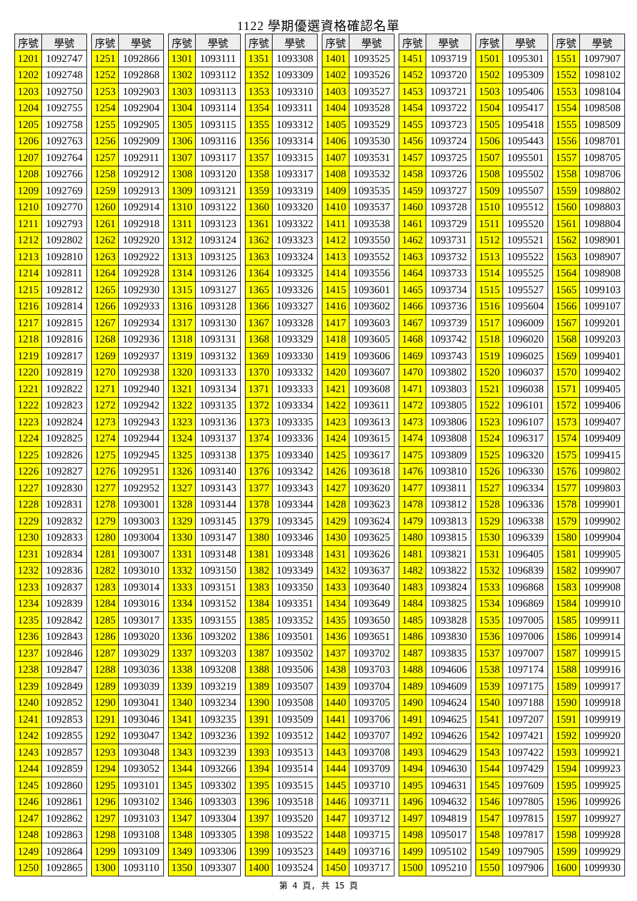1122 學期優選資格確認名單
| 序號 | 學號 |
| --- | --- |
| 1201 | 1092747 |
| 1202 | 1092748 |
| 1203 | 1092750 |
| 1204 | 1092755 |
| 1205 | 1092758 |
| 1206 | 1092763 |
| 1207 | 1092764 |
| 1208 | 1092766 |
| 1209 | 1092769 |
| 1210 | 1092770 |
| 1211 | 1092793 |
| 1212 | 1092802 |
| 1213 | 1092810 |
| 1214 | 1092811 |
| 1215 | 1092812 |
| 1216 | 1092814 |
| 1217 | 1092815 |
| 1218 | 1092816 |
| 1219 | 1092817 |
| 1220 | 1092819 |
| 1221 | 1092822 |
| 1222 | 1092823 |
| 1223 | 1092824 |
| 1224 | 1092825 |
| 1225 | 1092826 |
| 1226 | 1092827 |
| 1227 | 1092830 |
| 1228 | 1092831 |
| 1229 | 1092832 |
| 1230 | 1092833 |
| 1231 | 1092834 |
| 1232 | 1092836 |
| 1233 | 1092837 |
| 1234 | 1092839 |
| 1235 | 1092842 |
| 1236 | 1092843 |
| 1237 | 1092846 |
| 1238 | 1092847 |
| 1239 | 1092849 |
| 1240 | 1092852 |
| 1241 | 1092853 |
| 1242 | 1092855 |
| 1243 | 1092857 |
| 1244 | 1092859 |
| 1245 | 1092860 |
| 1246 | 1092861 |
| 1247 | 1092862 |
| 1248 | 1092863 |
| 1249 | 1092864 |
| 1250 | 1092865 |
| 序號 | 學號 |
| --- | --- |
| 1251 | 1092866 |
| 1252 | 1092868 |
| 1253 | 1092903 |
| 1254 | 1092904 |
| 1255 | 1092905 |
| 1256 | 1092909 |
| 1257 | 1092911 |
| 1258 | 1092912 |
| 1259 | 1092913 |
| 1260 | 1092914 |
| 1261 | 1092918 |
| 1262 | 1092920 |
| 1263 | 1092922 |
| 1264 | 1092928 |
| 1265 | 1092930 |
| 1266 | 1092933 |
| 1267 | 1092934 |
| 1268 | 1092936 |
| 1269 | 1092937 |
| 1270 | 1092938 |
| 1271 | 1092940 |
| 1272 | 1092942 |
| 1273 | 1092943 |
| 1274 | 1092944 |
| 1275 | 1092945 |
| 1276 | 1092951 |
| 1277 | 1092952 |
| 1278 | 1093001 |
| 1279 | 1093003 |
| 1280 | 1093004 |
| 1281 | 1093007 |
| 1282 | 1093010 |
| 1283 | 1093014 |
| 1284 | 1093016 |
| 1285 | 1093017 |
| 1286 | 1093020 |
| 1287 | 1093029 |
| 1288 | 1093036 |
| 1289 | 1093039 |
| 1290 | 1093041 |
| 1291 | 1093046 |
| 1292 | 1093047 |
| 1293 | 1093048 |
| 1294 | 1093052 |
| 1295 | 1093101 |
| 1296 | 1093102 |
| 1297 | 1093103 |
| 1298 | 1093108 |
| 1299 | 1093109 |
| 1300 | 1093110 |
| 序號 | 學號 |
| --- | --- |
| 1301 | 1093111 |
| 1302 | 1093112 |
| 1303 | 1093113 |
| 1304 | 1093114 |
| 1305 | 1093115 |
| 1306 | 1093116 |
| 1307 | 1093117 |
| 1308 | 1093120 |
| 1309 | 1093121 |
| 1310 | 1093122 |
| 1311 | 1093123 |
| 1312 | 1093124 |
| 1313 | 1093125 |
| 1314 | 1093126 |
| 1315 | 1093127 |
| 1316 | 1093128 |
| 1317 | 1093130 |
| 1318 | 1093131 |
| 1319 | 1093132 |
| 1320 | 1093133 |
| 1321 | 1093134 |
| 1322 | 1093135 |
| 1323 | 1093136 |
| 1324 | 1093137 |
| 1325 | 1093138 |
| 1326 | 1093140 |
| 1327 | 1093143 |
| 1328 | 1093144 |
| 1329 | 1093145 |
| 1330 | 1093147 |
| 1331 | 1093148 |
| 1332 | 1093150 |
| 1333 | 1093151 |
| 1334 | 1093152 |
| 1335 | 1093155 |
| 1336 | 1093202 |
| 1337 | 1093203 |
| 1338 | 1093208 |
| 1339 | 1093219 |
| 1340 | 1093234 |
| 1341 | 1093235 |
| 1342 | 1093236 |
| 1343 | 1093239 |
| 1344 | 1093266 |
| 1345 | 1093302 |
| 1346 | 1093303 |
| 1347 | 1093304 |
| 1348 | 1093305 |
| 1349 | 1093306 |
| 1350 | 1093307 |
| 序號 | 學號 |
| --- | --- |
| 1351 | 1093308 |
| 1352 | 1093309 |
| 1353 | 1093310 |
| 1354 | 1093311 |
| 1355 | 1093312 |
| 1356 | 1093314 |
| 1357 | 1093315 |
| 1358 | 1093317 |
| 1359 | 1093319 |
| 1360 | 1093320 |
| 1361 | 1093322 |
| 1362 | 1093323 |
| 1363 | 1093324 |
| 1364 | 1093325 |
| 1365 | 1093326 |
| 1366 | 1093327 |
| 1367 | 1093328 |
| 1368 | 1093329 |
| 1369 | 1093330 |
| 1370 | 1093332 |
| 1371 | 1093333 |
| 1372 | 1093334 |
| 1373 | 1093335 |
| 1374 | 1093336 |
| 1375 | 1093340 |
| 1376 | 1093342 |
| 1377 | 1093343 |
| 1378 | 1093344 |
| 1379 | 1093345 |
| 1380 | 1093346 |
| 1381 | 1093348 |
| 1382 | 1093349 |
| 1383 | 1093350 |
| 1384 | 1093351 |
| 1385 | 1093352 |
| 1386 | 1093501 |
| 1387 | 1093502 |
| 1388 | 1093506 |
| 1389 | 1093507 |
| 1390 | 1093508 |
| 1391 | 1093509 |
| 1392 | 1093512 |
| 1393 | 1093513 |
| 1394 | 1093514 |
| 1395 | 1093515 |
| 1396 | 1093518 |
| 1397 | 1093520 |
| 1398 | 1093522 |
| 1399 | 1093523 |
| 1400 | 1093524 |
| 序號 | 學號 |
| --- | --- |
| 1401 | 1093525 |
| 1402 | 1093526 |
| 1403 | 1093527 |
| 1404 | 1093528 |
| 1405 | 1093529 |
| 1406 | 1093530 |
| 1407 | 1093531 |
| 1408 | 1093532 |
| 1409 | 1093535 |
| 1410 | 1093537 |
| 1411 | 1093538 |
| 1412 | 1093550 |
| 1413 | 1093552 |
| 1414 | 1093556 |
| 1415 | 1093601 |
| 1416 | 1093602 |
| 1417 | 1093603 |
| 1418 | 1093605 |
| 1419 | 1093606 |
| 1420 | 1093607 |
| 1421 | 1093608 |
| 1422 | 1093611 |
| 1423 | 1093613 |
| 1424 | 1093615 |
| 1425 | 1093617 |
| 1426 | 1093618 |
| 1427 | 1093620 |
| 1428 | 1093623 |
| 1429 | 1093624 |
| 1430 | 1093625 |
| 1431 | 1093626 |
| 1432 | 1093637 |
| 1433 | 1093640 |
| 1434 | 1093649 |
| 1435 | 1093650 |
| 1436 | 1093651 |
| 1437 | 1093702 |
| 1438 | 1093703 |
| 1439 | 1093704 |
| 1440 | 1093705 |
| 1441 | 1093706 |
| 1442 | 1093707 |
| 1443 | 1093708 |
| 1444 | 1093709 |
| 1445 | 1093710 |
| 1446 | 1093711 |
| 1447 | 1093712 |
| 1448 | 1093715 |
| 1449 | 1093716 |
| 1450 | 1093717 |
| 序號 | 學號 |
| --- | --- |
| 1451 | 1093719 |
| 1452 | 1093720 |
| 1453 | 1093721 |
| 1454 | 1093722 |
| 1455 | 1093723 |
| 1456 | 1093724 |
| 1457 | 1093725 |
| 1458 | 1093726 |
| 1459 | 1093727 |
| 1460 | 1093728 |
| 1461 | 1093729 |
| 1462 | 1093731 |
| 1463 | 1093732 |
| 1464 | 1093733 |
| 1465 | 1093734 |
| 1466 | 1093736 |
| 1467 | 1093739 |
| 1468 | 1093742 |
| 1469 | 1093743 |
| 1470 | 1093802 |
| 1471 | 1093803 |
| 1472 | 1093805 |
| 1473 | 1093806 |
| 1474 | 1093808 |
| 1475 | 1093809 |
| 1476 | 1093810 |
| 1477 | 1093811 |
| 1478 | 1093812 |
| 1479 | 1093813 |
| 1480 | 1093815 |
| 1481 | 1093821 |
| 1482 | 1093822 |
| 1483 | 1093824 |
| 1484 | 1093825 |
| 1485 | 1093828 |
| 1486 | 1093830 |
| 1487 | 1093835 |
| 1488 | 1094606 |
| 1489 | 1094609 |
| 1490 | 1094624 |
| 1491 | 1094625 |
| 1492 | 1094626 |
| 1493 | 1094629 |
| 1494 | 1094630 |
| 1495 | 1094631 |
| 1496 | 1094632 |
| 1497 | 1094819 |
| 1498 | 1095017 |
| 1499 | 1095102 |
| 1500 | 1095210 |
| 序號 | 學號 |
| --- | --- |
| 1501 | 1095301 |
| 1502 | 1095309 |
| 1503 | 1095406 |
| 1504 | 1095417 |
| 1505 | 1095418 |
| 1506 | 1095443 |
| 1507 | 1095501 |
| 1508 | 1095502 |
| 1509 | 1095507 |
| 1510 | 1095512 |
| 1511 | 1095520 |
| 1512 | 1095521 |
| 1513 | 1095522 |
| 1514 | 1095525 |
| 1515 | 1095527 |
| 1516 | 1095604 |
| 1517 | 1096009 |
| 1518 | 1096020 |
| 1519 | 1096025 |
| 1520 | 1096037 |
| 1521 | 1096038 |
| 1522 | 1096101 |
| 1523 | 1096107 |
| 1524 | 1096317 |
| 1525 | 1096320 |
| 1526 | 1096330 |
| 1527 | 1096334 |
| 1528 | 1096336 |
| 1529 | 1096338 |
| 1530 | 1096339 |
| 1531 | 1096405 |
| 1532 | 1096839 |
| 1533 | 1096868 |
| 1534 | 1096869 |
| 1535 | 1097005 |
| 1536 | 1097006 |
| 1537 | 1097007 |
| 1538 | 1097174 |
| 1539 | 1097175 |
| 1540 | 1097188 |
| 1541 | 1097207 |
| 1542 | 1097421 |
| 1543 | 1097422 |
| 1544 | 1097429 |
| 1545 | 1097609 |
| 1546 | 1097805 |
| 1547 | 1097815 |
| 1548 | 1097817 |
| 1549 | 1097905 |
| 1550 | 1097906 |
| 序號 | 學號 |
| --- | --- |
| 1551 | 1097907 |
| 1552 | 1098102 |
| 1553 | 1098104 |
| 1554 | 1098508 |
| 1555 | 1098509 |
| 1556 | 1098701 |
| 1557 | 1098705 |
| 1558 | 1098706 |
| 1559 | 1098802 |
| 1560 | 1098803 |
| 1561 | 1098804 |
| 1562 | 1098901 |
| 1563 | 1098907 |
| 1564 | 1098908 |
| 1565 | 1099103 |
| 1566 | 1099107 |
| 1567 | 1099201 |
| 1568 | 1099203 |
| 1569 | 1099401 |
| 1570 | 1099402 |
| 1571 | 1099405 |
| 1572 | 1099406 |
| 1573 | 1099407 |
| 1574 | 1099409 |
| 1575 | 1099415 |
| 1576 | 1099802 |
| 1577 | 1099803 |
| 1578 | 1099901 |
| 1579 | 1099902 |
| 1580 | 1099904 |
| 1581 | 1099905 |
| 1582 | 1099907 |
| 1583 | 1099908 |
| 1584 | 1099910 |
| 1585 | 1099911 |
| 1586 | 1099914 |
| 1587 | 1099915 |
| 1588 | 1099916 |
| 1589 | 1099917 |
| 1590 | 1099918 |
| 1591 | 1099919 |
| 1592 | 1099920 |
| 1593 | 1099921 |
| 1594 | 1099923 |
| 1595 | 1099925 |
| 1596 | 1099926 |
| 1597 | 1099927 |
| 1598 | 1099928 |
| 1599 | 1099929 |
| 1600 | 1099930 |
第 4 頁, 共 15 頁